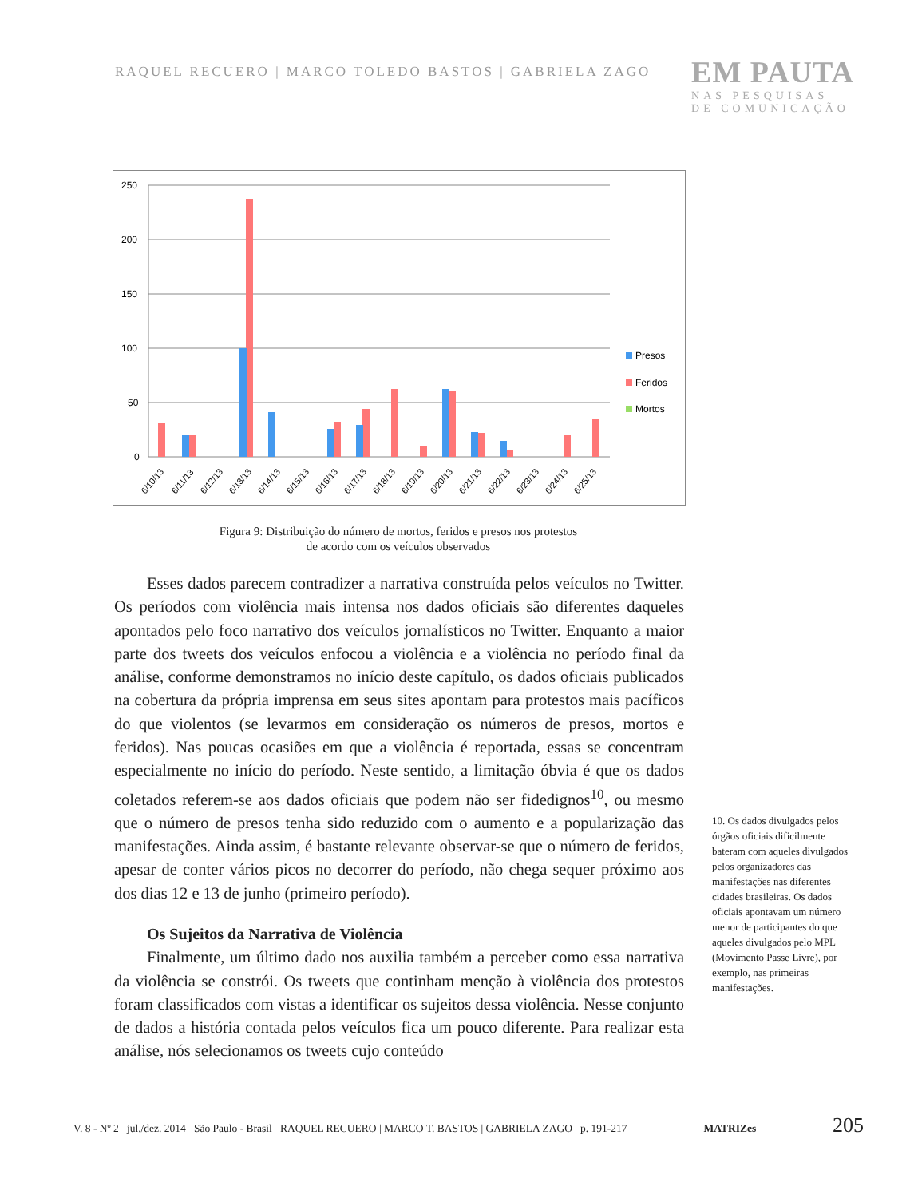RAQUEL RECUERO | MARCO TOLEDO BASTOS | GABRIELA ZAGO
EM PAUTA
NAS PESQUISAS
DE COMUNICAÇÃO
250
200
150
100
50
0
Presos
Feridos
Mortos
6/10/13
6/11/13
6/12/13
6/13/13
6/14/13
6/15/13
6/16/13
6/17/13
6/18/13
6/19/13
6/20/13
6/21/13
6/22/13
6/23/13
6/24/13
6/25/13
Figura 9: Distribuição do número de mortos, feridos e presos nos protestos
de acordo com os veículos observados
Esses dados parecem contradizer a narrativa construída pelos veículos no Twitter. Os períodos com violência mais intensa nos dados oficiais são diferentes daqueles apontados pelo foco narrativo dos veículos jornalísticos no Twitter. Enquanto a maior parte dos tweets dos veículos enfocou a violência e a violência no período final da análise, conforme demonstramos no início deste capítulo, os dados oficiais publicados na cobertura da própria imprensa em seus sites apontam para protestos mais pacíficos do que violentos (se levarmos em consideração os números de presos, mortos e feridos). Nas poucas ocasiões em que a violência é reportada, essas se concentram especialmente no início do período. Neste sentido, a limitação óbvia é que os dados coletados referem-se aos dados oficiais que podem não ser fidedignos<sup>10</sup>, ou mesmo que o número de presos tenha sido reduzido com o aumento e a popularização das manifestações. Ainda assim, é bastante relevante observar-se que o número de feridos, apesar de conter vários picos no decorrer do período, não chega sequer próximo aos dos dias 12 e 13 de junho (primeiro período).
Os Sujeitos da Narrativa de Violência
Finalmente, um último dado nos auxilia também a perceber como essa narrativa da violência se constrói. Os tweets que continham menção à violência dos protestos foram classificados com vistas a identificar os sujeitos dessa violência. Nesse conjunto de dados a história contada pelos veículos fica um pouco diferente. Para realizar esta análise, nós selecionamos os tweets cujo conteúdo
10. Os dados divulgados pelos órgãos oficiais dificilmente bateram com aqueles divulgados pelos organizadores das manifestações nas diferentes cidades brasileiras. Os dados oficiais apontavam um número menor de participantes do que aqueles divulgados pelo MPL (Movimento Passe Livre), por exemplo, nas primeiras manifestações.
V. 8 - Nº 2 jul./dez. 2014 São Paulo - Brasil RAQUEL RECUERO | MARCO T. BASTOS | GABRIELA ZAGO p. 191-217 MATRIZes 205